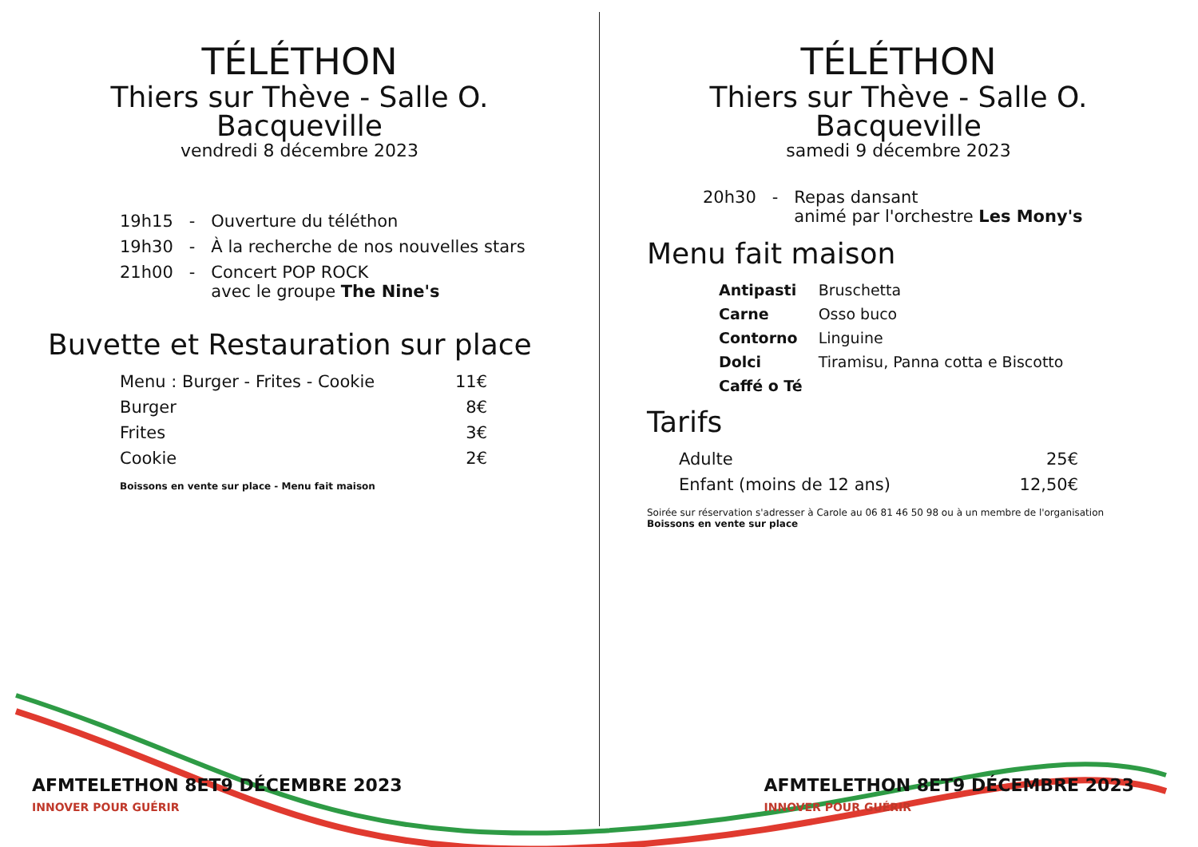TÉLÉTHON
Thiers sur Thève - Salle O. Bacqueville
vendredi 8 décembre 2023
| 19h15 | - | Ouverture du téléthon |
| 19h30 | - | À la recherche de nos nouvelles stars |
| 21h00 | - | Concert POP ROCK avec le groupe The Nine's |
Buvette et Restauration sur place
| Menu : Burger - Frites - Cookie | 11€ |
| Burger | 8€ |
| Frites | 3€ |
| Cookie | 2€ |
Boissons en vente sur place - Menu fait maison
AFMTELETHON 8ET9 DÉCEMBRE 2023
INNOVER POUR GUÉRIR
TÉLÉTHON
Thiers sur Thève - Salle O. Bacqueville
samedi 9 décembre 2023
| 20h30 | - | Repas dansant animé par l'orchestre Les Mony's |
Menu fait maison
| Antipasti | Bruschetta |
| Carne | Osso buco |
| Contorno | Linguine |
| Dolci | Tiramisu, Panna cotta e Biscotto |
| Caffé o Té | |
Tarifs
| Adulte | 25€ |
| Enfant (moins de 12 ans) | 12,50€ |
Soirée sur réservation s'adresser à Carole au 06 81 46 50 98 ou à un membre de l'organisation
Boissons en vente sur place
AFMTELETHON 8ET9 DÉCEMBRE 2023
INNOVER POUR GUÉRIR